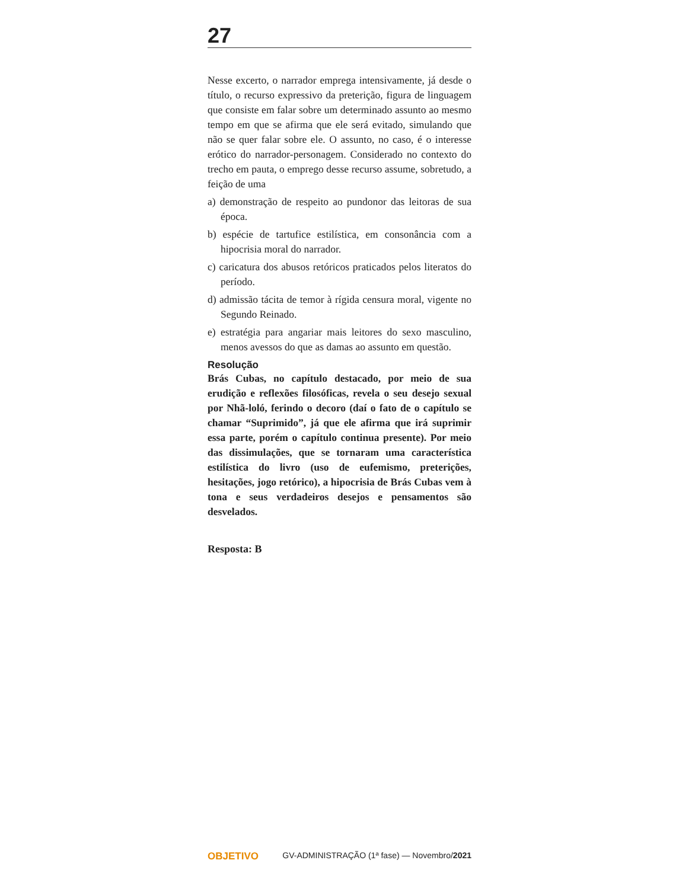27
Nesse excerto, o narrador emprega intensivamente, já desde o título, o recurso expressivo da preterição, figura de linguagem que consiste em falar sobre um determinado assunto ao mesmo tempo em que se afirma que ele será evitado, simulando que não se quer falar sobre ele. O assunto, no caso, é o interesse erótico do narrador-personagem. Considerado no contexto do trecho em pauta, o emprego desse recurso assume, sobretudo, a feição de uma
a) demonstração de respeito ao pundonor das leitoras de sua época.
b) espécie de tartufice estilística, em consonância com a hipocrisia moral do narrador.
c) caricatura dos abusos retóricos praticados pelos literatos do período.
d) admissão tácita de temor à rígida censura moral, vigente no Segundo Reinado.
e) estratégia para angariar mais leitores do sexo masculino, menos avessos do que as damas ao assunto em questão.
Resolução
Brás Cubas, no capítulo destacado, por meio de sua erudição e reflexões filosóficas, revela o seu desejo sexual por Nhã-loló, ferindo o decoro (daí o fato de o capítulo se chamar “Suprimido”, já que ele afirma que irá suprimir essa parte, porém o capítulo continua presente). Por meio das dissimulações, que se tornaram uma característica estilística do livro (uso de eufemismo, preterições, hesitações, jogo retórico), a hipocrisia de Brás Cubas vem à tona e seus verdadeiros desejos e pensamentos são desvelados.
Resposta: B
OBJETIVO GV-ADMINISTRAÇÃO (1ª fase) — Novembro/2021